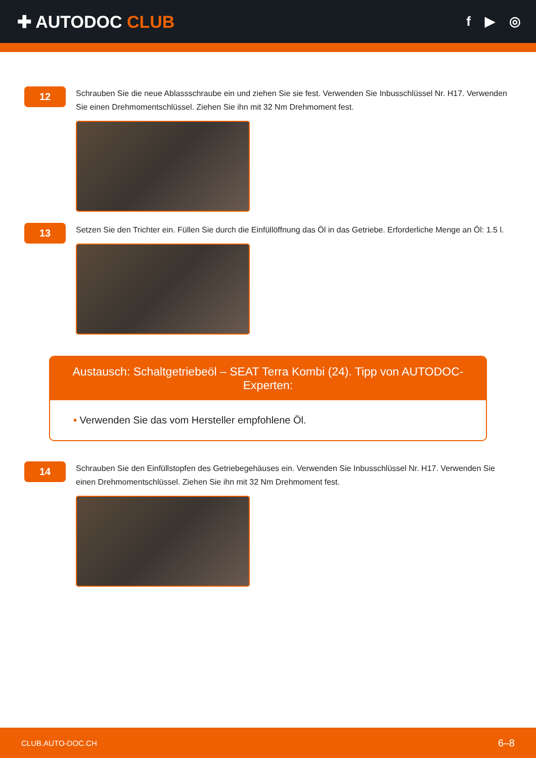✚ AUTODOC CLUB
f ▶ ◎
12
Schrauben Sie die neue Ablassschraube ein und ziehen Sie sie fest. Verwenden Sie Inbusschlüssel Nr. H17. Verwenden Sie einen Drehmomentschlüssel. Ziehen Sie ihn mit 32 Nm Drehmoment fest.
13
Setzen Sie den Trichter ein. Füllen Sie durch die Einfüllöffnung das Öl in das Getriebe. Erforderliche Menge an Öl: 1.5 l.
Austausch: Schaltgetriebeöl – SEAT Terra Kombi (24). Tipp von AUTODOC-Experten:
• Verwenden Sie das vom Hersteller empfohlene Öl.
14
Schrauben Sie den Einfüllstopfen des Getriebegehäuses ein. Verwenden Sie Inbusschlüssel Nr. H17. Verwenden Sie einen Drehmomentschlüssel. Ziehen Sie ihn mit 32 Nm Drehmoment fest.
CLUB.AUTO-DOC.CH 6–8